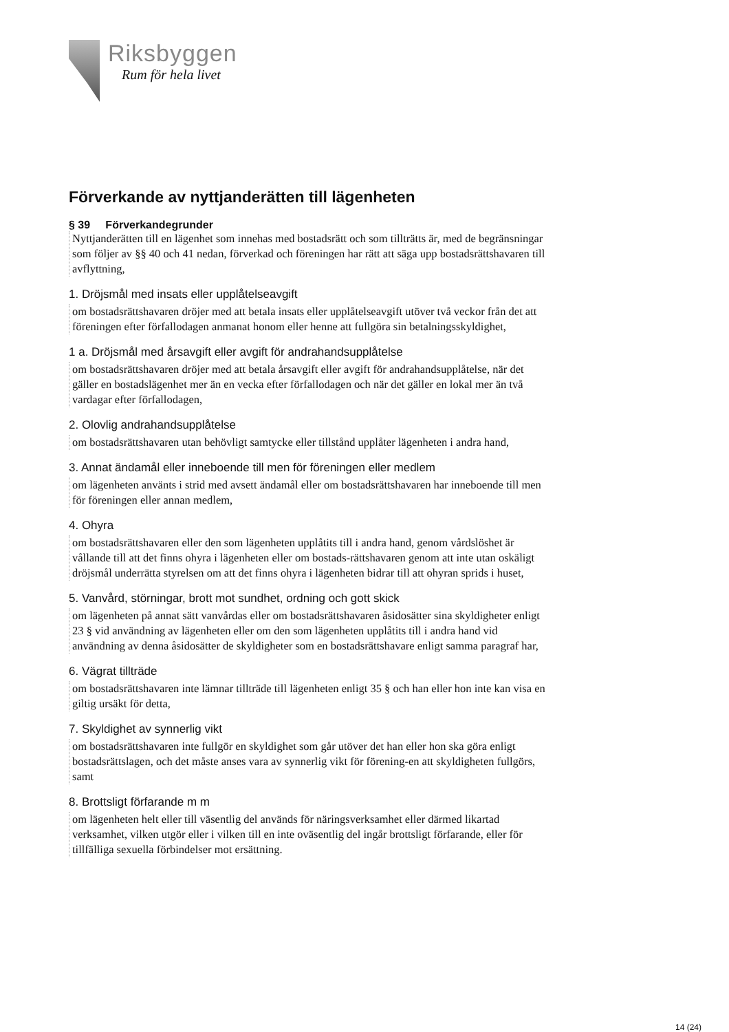Riksbyggen
Rum för hela livet
Förverkande av nyttjanderätten till lägenheten
§ 39 Förverkandegrunder
Nyttjanderätten till en lägenhet som innehas med bostadsrätt och som tillträtts är, med de begränsningar som följer av §§ 40 och 41 nedan, förverkad och föreningen har rätt att säga upp bostadsrättshavaren till avflyttning,
1. Dröjsmål med insats eller upplåtelseavgift
om bostadsrättshavaren dröjer med att betala insats eller upplåtelseavgift utöver två veckor från det att föreningen efter förfallodagen anmanat honom eller henne att fullgöra sin betalningsskyldighet,
1 a. Dröjsmål med årsavgift eller avgift för andrahandsupplåtelse
om bostadsrättshavaren dröjer med att betala årsavgift eller avgift för andrahandsupplåtelse, när det gäller en bostadslägenhet mer än en vecka efter förfallodagen och när det gäller en lokal mer än två vardagar efter förfallodagen,
2. Olovlig andrahandsupplåtelse
om bostadsrättshavaren utan behövligt samtycke eller tillstånd upplåter lägenheten i andra hand,
3. Annat ändamål eller inneboende till men för föreningen eller medlem
om lägenheten använts i strid med avsett ändamål eller om bostadsrättshavaren har inneboende till men för föreningen eller annan medlem,
4. Ohyra
om bostadsrättshavaren eller den som lägenheten upplåtits till i andra hand, genom vårdslöshet är vållande till att det finns ohyra i lägenheten eller om bostads-rättshavaren genom att inte utan oskäligt dröjsmål underrätta styrelsen om att det finns ohyra i lägenheten bidrar till att ohyran sprids i huset,
5. Vanvård, störningar, brott mot sundhet, ordning och gott skick
om lägenheten på annat sätt vanvårdas eller om bostadsrättshavaren åsidosätter sina skyldigheter enligt 23 § vid användning av lägenheten eller om den som lägenheten upplåtits till i andra hand vid användning av denna åsidosätter de skyldigheter som en bostadsrättshavare enligt samma paragraf har,
6. Vägrat tillträde
om bostadsrättshavaren inte lämnar tillträde till lägenheten enligt 35 § och han eller hon inte kan visa en giltig ursäkt för detta,
7. Skyldighet av synnerlig vikt
om bostadsrättshavaren inte fullgör en skyldighet som går utöver det han eller hon ska göra enligt bostadsrättslagen, och det måste anses vara av synnerlig vikt för förening-en att skyldigheten fullgörs, samt
8. Brottsligt förfarande m m
om lägenheten helt eller till väsentlig del används för näringsverksamhet eller därmed likartad verksamhet, vilken utgör eller i vilken till en inte oväsentlig del ingår brottsligt förfarande, eller för tillfälliga sexuella förbindelser mot ersättning.
14 (24)